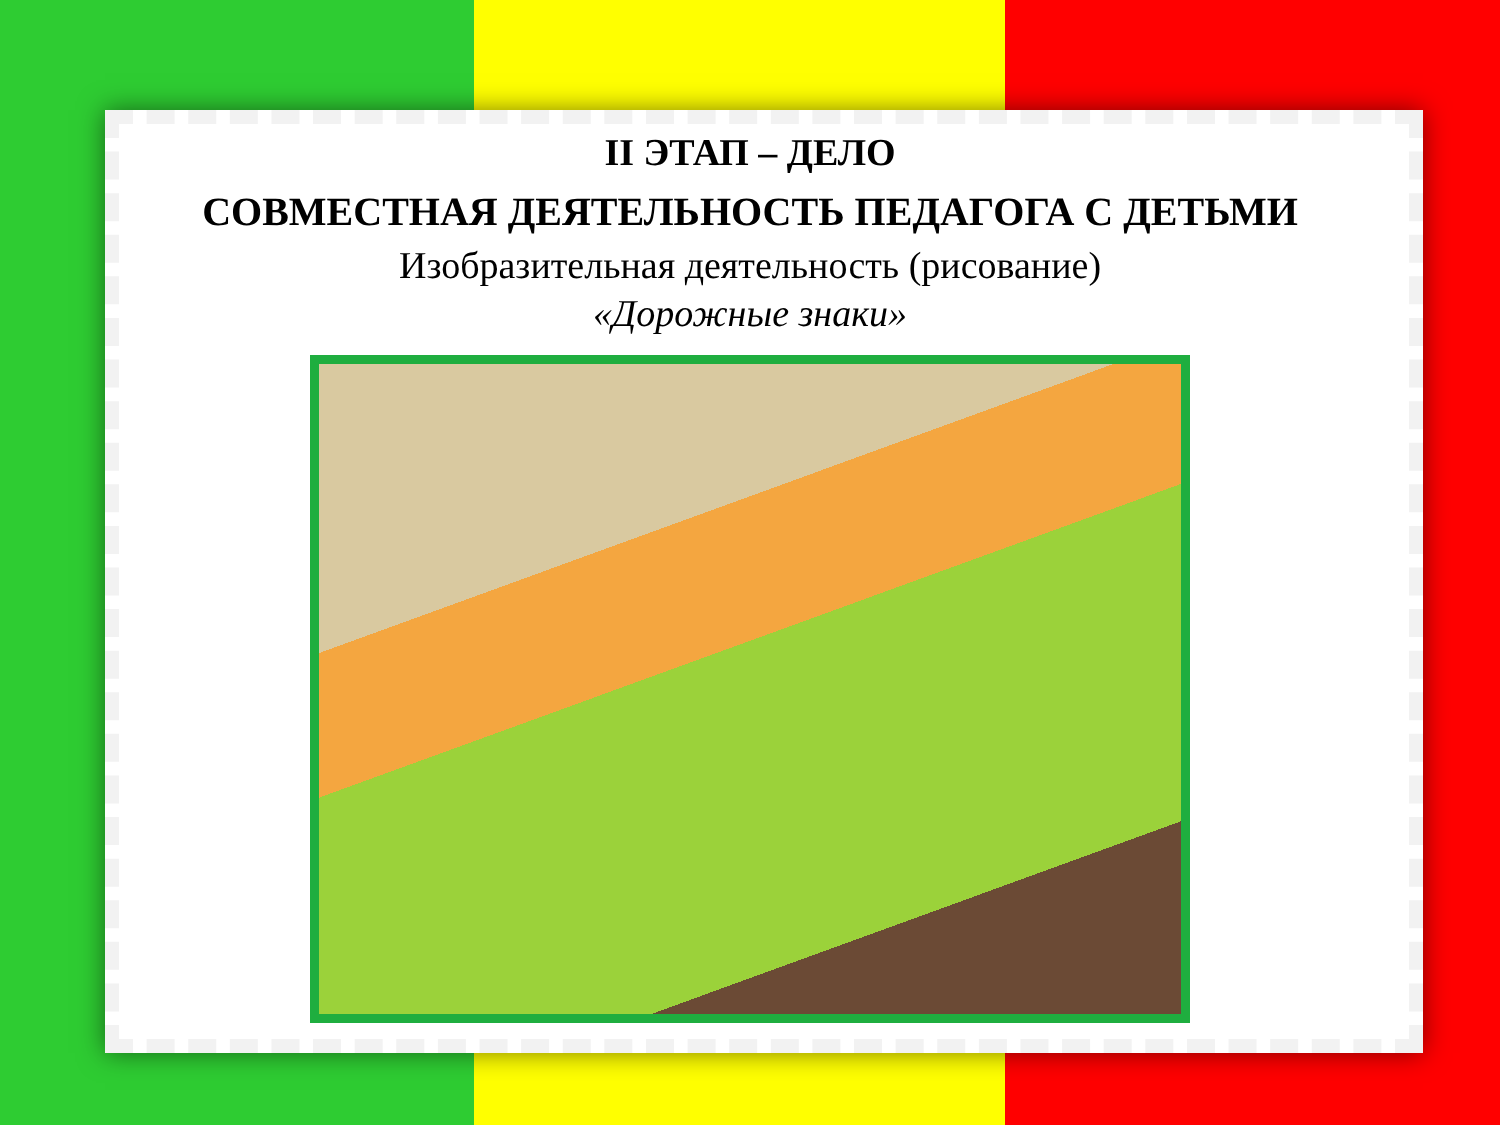II ЭТАП – ДЕЛО
СОВМЕСТНАЯ ДЕЯТЕЛЬНОСТЬ ПЕДАГОГА С ДЕТЬМИ
Изобразительная деятельность (рисование)
«Дорожные знаки»